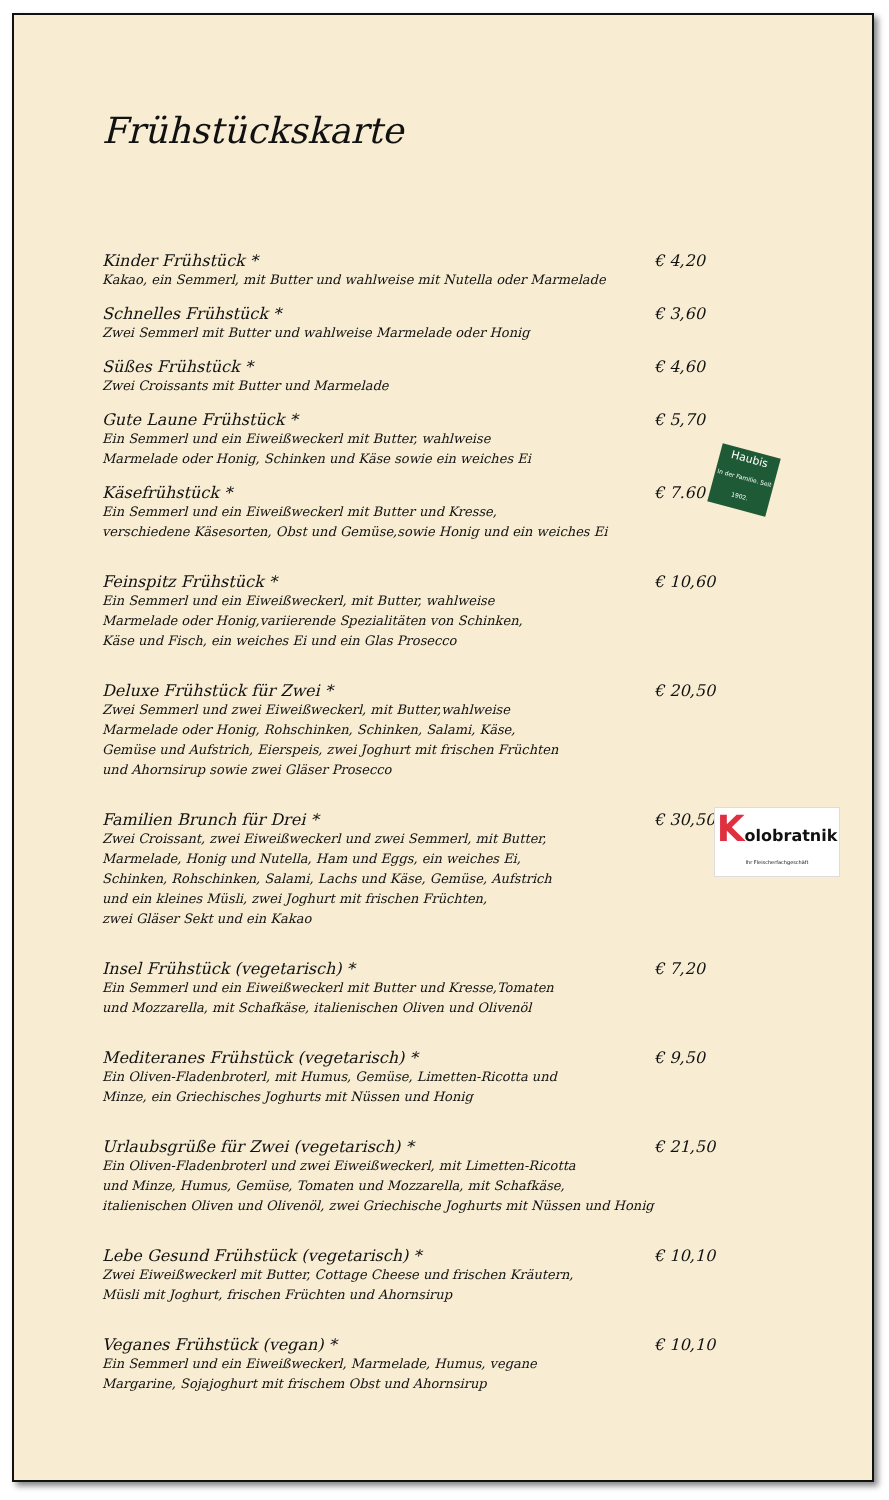Haubis
In der Familie. Seit 1902.
Kolobratnik
Ihr Fleischerfachgeschäft
Frühstückskarte
Kinder Frühstück * € 4,20
Kakao, ein Semmerl, mit Butter und wahlweise mit Nutella oder Marmelade
Schnelles Frühstück * € 3,60
Zwei Semmerl mit Butter und wahlweise Marmelade oder Honig
Süßes Frühstück * € 4,60
Zwei Croissants mit Butter und Marmelade
Gute Laune Frühstück * € 5,70
Ein Semmerl und ein Eiweißweckerl mit Butter, wahlweise
Marmelade oder Honig, Schinken und Käse sowie ein weiches Ei
Käsefrühstück * € 7.60
Ein Semmerl und ein Eiweißweckerl mit Butter und Kresse,
verschiedene Käsesorten, Obst und Gemüse,sowie Honig und ein weiches Ei
Feinspitz Frühstück * € 10,60
Ein Semmerl und ein Eiweißweckerl, mit Butter, wahlweise
Marmelade oder Honig,variierende Spezialitäten von Schinken,
Käse und Fisch, ein weiches Ei und ein Glas Prosecco
Deluxe Frühstück für Zwei * € 20,50
Zwei Semmerl und zwei Eiweißweckerl, mit Butter,wahlweise
Marmelade oder Honig, Rohschinken, Schinken, Salami, Käse,
Gemüse und Aufstrich, Eierspeis, zwei Joghurt mit frischen Früchten
und Ahornsirup sowie zwei Gläser Prosecco
Familien Brunch für Drei * € 30,50
Zwei Croissant, zwei Eiweißweckerl und zwei Semmerl, mit Butter,
Marmelade, Honig und Nutella, Ham und Eggs, ein weiches Ei,
Schinken, Rohschinken, Salami, Lachs und Käse, Gemüse, Aufstrich
und ein kleines Müsli, zwei Joghurt mit frischen Früchten,
zwei Gläser Sekt und ein Kakao
Insel Frühstück (vegetarisch) * € 7,20
Ein Semmerl und ein Eiweißweckerl mit Butter und Kresse,Tomaten
und Mozzarella, mit Schafkäse, italienischen Oliven und Olivenöl
Mediteranes Frühstück (vegetarisch) * € 9,50
Ein Oliven-Fladenbroterl, mit Humus, Gemüse, Limetten-Ricotta und
Minze, ein Griechisches Joghurts mit Nüssen und Honig
Urlaubsgrüße für Zwei (vegetarisch) * € 21,50
Ein Oliven-Fladenbroterl und zwei Eiweißweckerl, mit Limetten-Ricotta
und Minze, Humus, Gemüse, Tomaten und Mozzarella, mit Schafkäse,
italienischen Oliven und Olivenöl, zwei Griechische Joghurts mit Nüssen und Honig
Lebe Gesund Frühstück (vegetarisch) * € 10,10
Zwei Eiweißweckerl mit Butter, Cottage Cheese und frischen Kräutern,
Müsli mit Joghurt, frischen Früchten und Ahornsirup
Veganes Frühstück (vegan) * € 10,10
Ein Semmerl und ein Eiweißweckerl, Marmelade, Humus, vegane
Margarine, Sojajoghurt mit frischem Obst und Ahornsirup